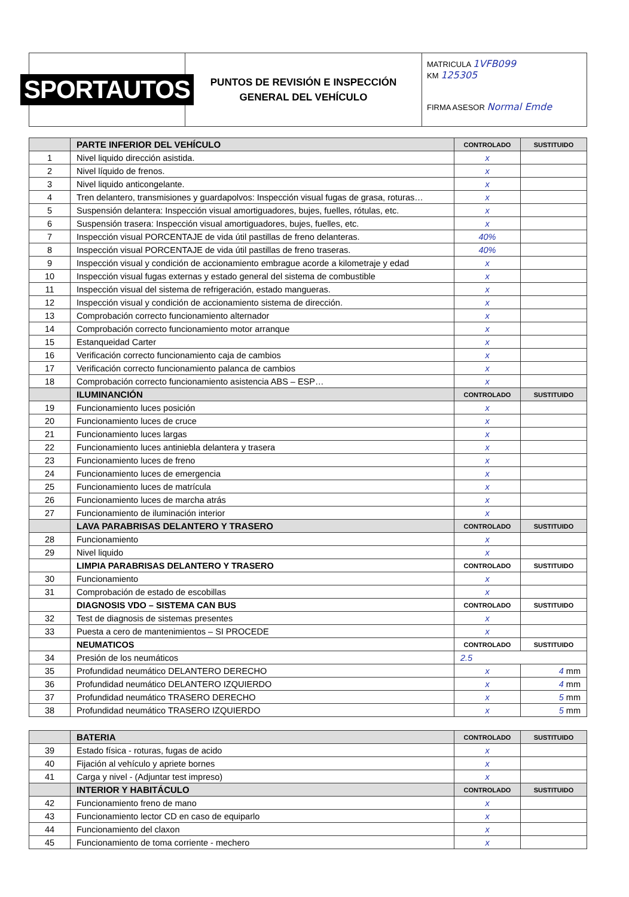SPORTAUTOS
PUNTOS DE REVISIÓN E INSPECCIÓN
GENERAL DEL VEHÍCULO
MATRICULA 1VFB099
KM 125305
FIRMA ASESOR Normal Emde
| | PARTE INFERIOR DEL VEHÍCULO | CONTROLADO | SUSTITUIDO |
| 1 | Nivel liquido dirección asistida. | x | |
| 2 | Nivel líquido de frenos. | x | |
| 3 | Nivel liquido anticongelante. | x | |
| 4 | Tren delantero, transmisiones y guardapolvos: Inspección visual fugas de grasa, roturas… | x | |
| 5 | Suspensión delantera: Inspección visual amortiguadores, bujes, fuelles, rótulas, etc. | x | |
| 6 | Suspensión trasera: Inspección visual amortiguadores, bujes, fuelles, etc. | x | |
| 7 | Inspección visual PORCENTAJE de vida útil pastillas de freno delanteras. | 40% | |
| 8 | Inspección visual PORCENTAJE de vida útil pastillas de freno traseras. | 40% | |
| 9 | Inspección visual y condición de accionamiento embrague acorde a kilometraje y edad | x | |
| 10 | Inspección visual fugas externas y estado general del sistema de combustible | x | |
| 11 | Inspección visual del sistema de refrigeración, estado mangueras. | x | |
| 12 | Inspección visual y condición de accionamiento sistema de dirección. | x | |
| 13 | Comprobación correcto funcionamiento alternador | x | |
| 14 | Comprobación correcto funcionamiento motor arranque | x | |
| 15 | Estanqueidad Carter | x | |
| 16 | Verificación correcto funcionamiento caja de cambios | x | |
| 17 | Verificación correcto funcionamiento palanca de cambios | x | |
| 18 | Comprobación correcto funcionamiento asistencia ABS – ESP… | x | |
| | ILUMINANCIÓN | CONTROLADO | SUSTITUIDO |
| 19 | Funcionamiento luces posición | x | |
| 20 | Funcionamiento luces de cruce | x | |
| 21 | Funcionamiento luces largas | x | |
| 22 | Funcionamiento luces antiniebla delantera y trasera | x | |
| 23 | Funcionamiento luces de freno | x | |
| 24 | Funcionamiento luces de emergencia | x | |
| 25 | Funcionamiento luces de matrícula | x | |
| 26 | Funcionamiento luces de marcha atrás | x | |
| 27 | Funcionamiento de iluminación interior | x | |
| | LAVA PARABRISAS DELANTERO Y TRASERO | CONTROLADO | SUSTITUIDO |
| 28 | Funcionamiento | x | |
| 29 | Nivel liquido | x | |
| | LIMPIA PARABRISAS DELANTERO Y TRASERO | CONTROLADO | SUSTITUIDO |
| 30 | Funcionamiento | x | |
| 31 | Comprobación de estado de escobillas | x | |
| | DIAGNOSIS VDO – SISTEMA CAN BUS | CONTROLADO | SUSTITUIDO |
| 32 | Test de diagnosis de sistemas presentes | x | |
| 33 | Puesta a cero de mantenimientos – SI PROCEDE | x | |
| | NEUMATICOS | CONTROLADO | SUSTITUIDO |
| 34 | Presión de los neumáticos | 2.5 | |
| 35 | Profundidad neumático DELANTERO DERECHO | x | 4 mm |
| 36 | Profundidad neumático DELANTERO IZQUIERDO | x | 4 mm |
| 37 | Profundidad neumático TRASERO DERECHO | x | 5 mm |
| 38 | Profundidad neumático TRASERO IZQUIERDO | x | 5 mm |
| | BATERIA | CONTROLADO | SUSTITUIDO |
| 39 | Estado física - roturas, fugas de acido | x | |
| 40 | Fijación al vehículo y apriete bornes | x | |
| 41 | Carga y nivel - (Adjuntar test impreso) | x | |
| | INTERIOR Y HABITÁCULO | CONTROLADO | SUSTITUIDO |
| 42 | Funcionamiento freno de mano | x | |
| 43 | Funcionamiento lector CD en caso de equiparlo | x | |
| 44 | Funcionamiento del claxon | x | |
| 45 | Funcionamiento de toma corriente - mechero | x | |